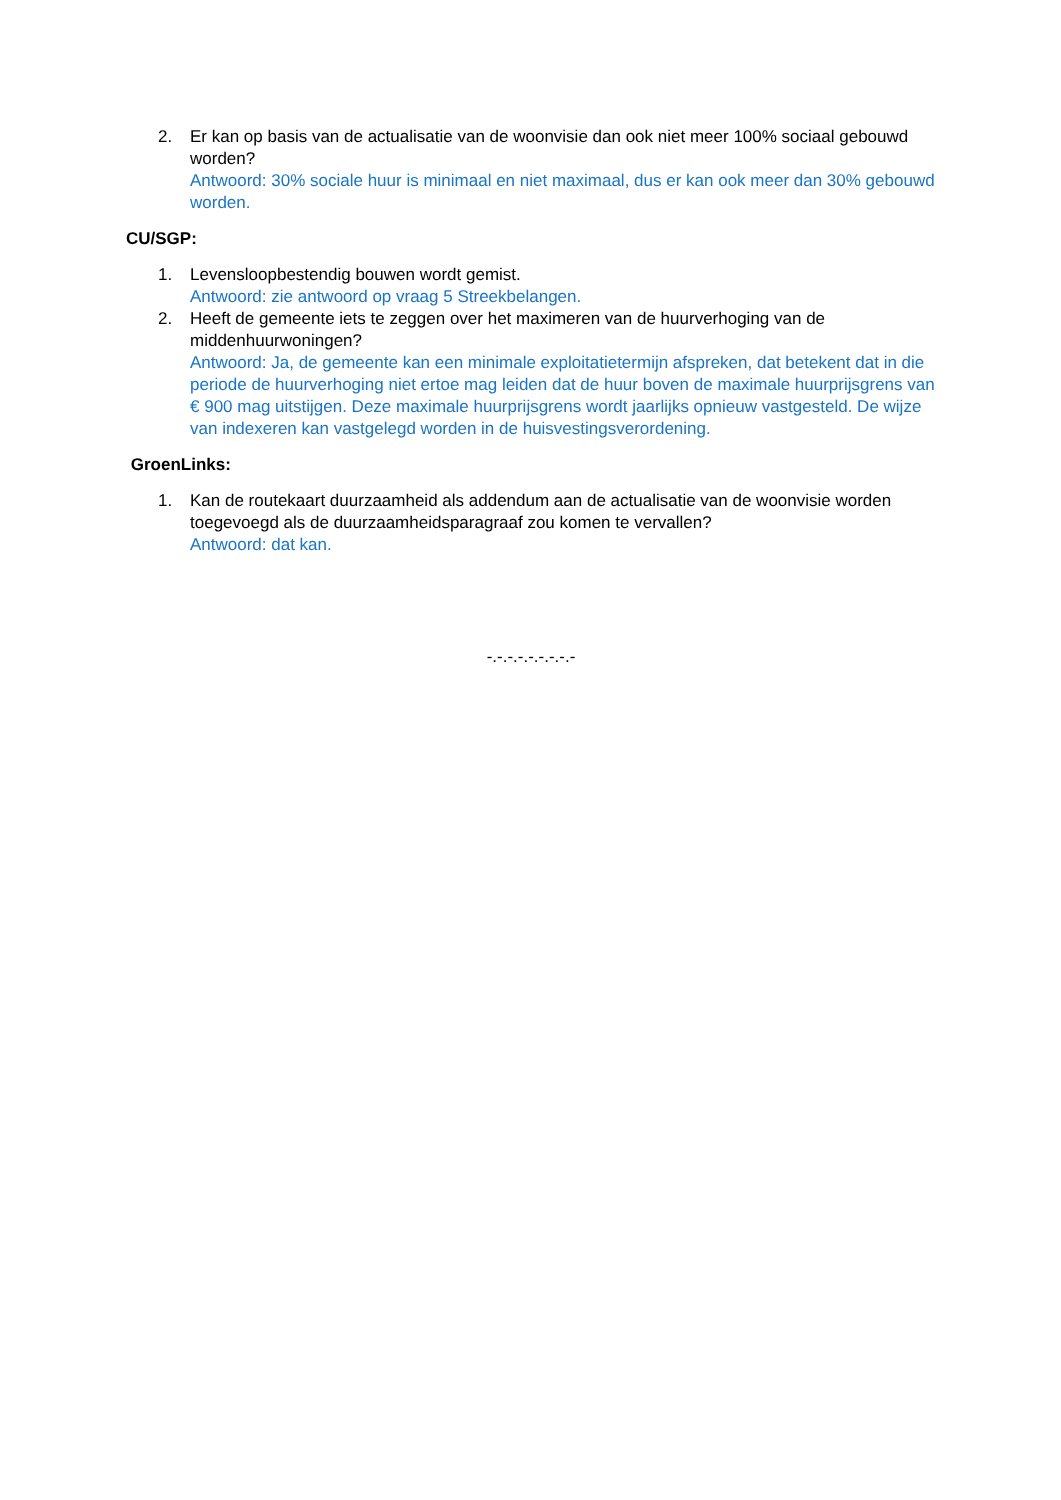2. Er kan op basis van de actualisatie van de woonvisie dan ook niet meer 100% sociaal gebouwd worden?
Antwoord: 30% sociale huur is minimaal en niet maximaal, dus er kan ook meer dan 30% gebouwd worden.
CU/SGP:
1. Levensloopbestendig bouwen wordt gemist.
Antwoord: zie antwoord op vraag 5 Streekbelangen.
2. Heeft de gemeente iets te zeggen over het maximeren van de huurverhoging van de middenhuurwoningen?
Antwoord: Ja, de gemeente kan een minimale exploitatietermijn afspreken, dat betekent dat in die periode de huurverhoging niet ertoe mag leiden dat de huur boven de maximale huurprijsgrens van € 900 mag uitstijgen. Deze maximale huurprijsgrens wordt jaarlijks opnieuw vastgesteld. De wijze van indexeren kan vastgelegd worden in de huisvestingsverordening.
GroenLinks:
1. Kan de routekaart duurzaamheid als addendum aan de actualisatie van de woonvisie worden toegevoegd als de duurzaamheidsparagraaf zou komen te vervallen?
Antwoord: dat kan.
-.-.-.-.-.-.-.-.-